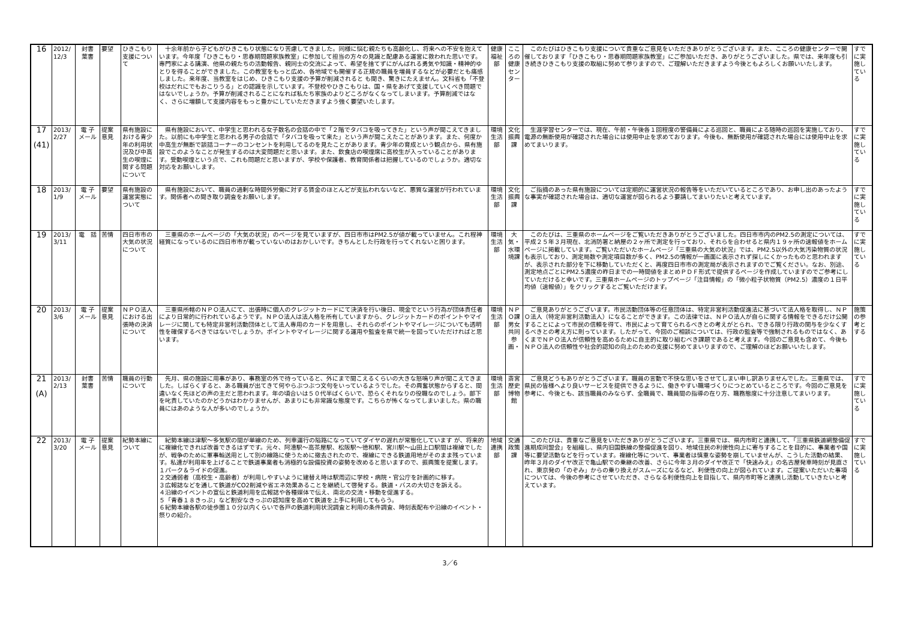| 16 | 2012/ 12/3 | 封書 葉書 | 要望 | ひきこもり支援について | 十余年前から子どもがひきこもり状態になり苦慮してきました。同様に悩む親たちも高齢化し、将来への不安を抱えています。今年度「ひきこもり・思春期問題家族教室」に参加して担当の方々の見識と配慮ある運営に救われた思いです。専門家による講演、他県の親たちの活動報告、親同士の交流によって、希望を捨てずにがんばれる勇気や知識・精神的ゆとりを得ることができました。この教室をもっと広め、各地域でも開催する正規の職員を増員するなどが必要だとも痛感しました。来年度、当教室をはじめ、ひきこもり支援の予算が削減されると も聞き、驚きにたえません。文科省も「不登校はだれにでもおこりうる」との認識を示しています。不登校やひきこもりは、国・県をあげて支援していくべき問題ではないでしょうか。予算が削減されることになれば私たち家族のよりどころがなくなってしまいます。予算削減ではなく、さらに増額して支援内容をもっと豊かにしていただきますよう強く要望いたします。 | 健康福祉部 | こころの健康センター | このたびはひきこもり支援について貴重なご意見をいただきありがとうございます。また、こころの健康センターで開催しております「ひきこもり・思春期問題家族教室」にご参加いただき、ありがとうございました。県では、来年度も引き続きひきこもり支援の取組に努めて参りますので、ご理解いただきますよう今後ともよろしくお願いいたします。 | すでに実施している |
| 17 (41) | 2013/ 2/27 | 電 子 メール | 提案 意見 | 県有施設における青少年の利用状況及び中高生の喫煙に関する問題について | 県有施設において、中学生と思われる女子数名の会話の中で「２階でタバコを吸ってきた」という声が聞こえてきました。以前にも中学生と思われる男子の会話で「タバコを吸って来た」という声が聞こえたことがあります。また、何度か中高生が無断で談話コーナーのコンセントを利用してるのを見たことがあります。青少年の育成という観点から、県有施設でこのようなことが発生するのは大変問題だと思います。また、飲食店の喫煙席に高校生が入っていることがあります。受動喫煙という点で、これも問題だと思いますが、学校や保護者、教育関係者は把握しているのでしょうか。適切な対応をお願いします。 | 環境生活部 | 文化振興課 | 生涯学習センターでは、現在、午前・午後各１回程度の警備員による巡回と、職員による随時の巡回を実施しており、電源の無断使用が確認された場合には使用中止を求めております。今後も、無断使用が確認された場合には使用中止を求めてまいります。 | すでに実施している |
| 18 | 2013/ 1/9 | 電 子 メール | 要望 | 県有施設の運営実態について | 県有施設において、職員の過剰な時間外労働に対する賃金のほとんどが支払われないなど、悪質な運営が行われています。関係者への聞き取り調査をお願いします。 | 環境生活部 | 文化振興課 | ご指摘のあった県有施設については定期的に運営状況の報告等をいただいているところであり、お申し出のあったような事実が確認された場合は、適切な運営が図られるよう要請してまいりたいと考えています。 | すでに実施している |
| 19 | 2013/ 3/11 | 電 話 | 苦情 | 四日市市の大気の状況について | 三重県のホームページの「大気の状況」のページを見ていますが、四日市市はPM2.5が値が載っていません。これ程神経質になっているのに四日市市が載っていないのはおかしいです。きちんとした行政を行ってくれないと困ります。 | 環境生活部 | 大気・水環境課 | このたびは、三重県のホームページをご覧いただきありがとうございました。四日市市内のPM2.5の測定については、平成２５年３月現在、北消防署と納屋の２ヶ所で測定を行っており、それらを合わせると県内１９ヶ所の速報値をホームページに掲載しています。ご覧いただいたホームページ「三重県の大気の状況」では、PM2.5以外の大気汚染物質の状況も表示しており、測定局数や測定項目数が多く、PM2.5の情報が一画面に表示されず探しにくかったものと思われますが、表示された部分を下に移動していただくと、再度四日市市の測定局が表示されますのでご覧ください。なお、別途、測定地点ごとにPM2.5濃度の昨日までの一時間値をまとめＰＤＦ形式で提供するページを作成していますのでご参考にしていただけると幸いです。三重県ホームページのトップページ「注目情報」の「微小粒子状物質（PM2.5）濃度の１日平均値（速報値）」をクリックするとご覧いただけます。 | すでに実施している |
| 20 | 2013/ 3/6 | 電 子 メール | 提案 意見 | ＮＰＯ法人における出張時の決済について | 三重県所轄のＮＰＯ法人にて、出張時に個人のクレジットカードにて決済を行い後日、現金でという行為が団体責任者により日常的に行われているようです。ＮＰＯ法人は法人格を所有していますから、クレジットカードのポイントやマイレージに関しても特定非営利活動団体として法人専用のカードを用意し、それらのポイントやマイレージについても透明性を確保するべきではないでしょうか。ポイントやマイレージに関する運用や監査を県で統一を図っていただければと思います。 | 環境生活部 | ＮＰＯ課 男女共同参画・ | ご意見ありがとうございます。市民活動団体等の任意団体は、特定非営利活動促進法に基づいて法人格を取得し、ＮＰＯ法人（特定非営利活動法人）になることができます。この法律では、ＮＰＯ法人が自らに関する情報をできるだけ公開することによって市民の信頼を得て、市民によって育てられるべきとの考えがとられ、できる限り行政の関与を少なくするべきとの考え方に則っています。したがって、今回のご相談については、行政の監査等で強制されるものではなく、あくまでＮＰＯ法人が信頼性を高めるために自主的に取り組むべき課題であると考えます。今回のご意見も含めて、今後もＮＰＯ法人の信頼性や社会的認知の向上のための支援に努めてまいりますので、ご理解のほどお願いいたします。 | 施策の参考とする |
| 21 (A) | 2013/ 2/13 | 封書 葉書 | 苦情 | 職員の行動について | 先月、県の施設に用事があり、事務室の外で待っていると、外にまで聞こえるくらいの大きな怒鳴り声が聞こえてきました。しばらくすると、ある職員が出てきて何やらぶつぶつ文句をいっているようでした。その興奮状態からすると、間違いなく先ほどの声の主だと思われます。年の頃合いは５０代半ばくらいで、恐らくそれなりの役職なのでしょう。部下を叱責していたのかどうかはわかりませんが、あまりにも非常識な態度です。こちらが怖くなってしまいました。県の職員にはあのような人が多いのでしょうか。 | 環境生活部 | 斎宮歴史博物館 | ご意見どうもありがとうございます。職員の言動で不快な思いをさせてしまい申し訳ありませんでした。三重県では、県民の皆様へより良いサービスを提供できるように、働きやすい職場づくりにつとめているところです。今回のご意見を参考に、今後とも、該当職員のみならず、全職員で、職員間の指導の在り方、職務態度に十分注意してまいります。 | すでに実施している |
| 22 | 2013/ 3/20 | 電 子 メール | 提案 意見 | 紀勢本線について | 紀勢本線は津駅～多気駅の間が単線のため、列車運行の隘路になっていてダイヤの遅れが常態化しています が、将来的に複線化できれば改善できるはずです。元々、阿漕駅～高茶屋駅、松阪駅～徳和駅、宮川駅～山田上口駅間は複線でしたが、戦争のために軍事輸送用として別の線路に使うために撤去されたので、複線にできる鉄道用地がそのまま残っています。私達が利用率を上げることで鉄道事業者も消極的な設備投資の姿勢を改めると思いますので、振興策を提案します。 １パーク＆ライドの促進。 ２交通弱者（高校生・高齢者）が利用しやすいように建替え時は駅周辺に学校・病院・官公庁を計画的に移す。 ３広報誌などを通して鉄道がCO2削減や省エネ効果あることを継続して啓発する。鉄道・バスの大切さを訴える。 ４沿線のイベントの宣伝と鉄道利用を広報誌や各種媒体で伝え、南北の交流・移動を促進する。 ５「青春１８きっぷ」など割安なきっぷの認知度を高めて鉄道を上手に利用してもらう。 ６紀勢本線各駅の徒歩圏１０分以内くらいで各戸の鉄道利用状況調査と利用の条件調査、時刻表配布や沿線のイベント・祭りの紹介。 | 地域連携部 | 交通政策課 | このたびは、貴重なご意見をいただきありがとうございます。三重県では、県内市町と連携して、「三重県鉄道網整備促進期成同盟会」を組織し、県内旧国鉄線の整備促進を図り、地域住民の利便性向上に寄与することを目的に、事業者や国等に要望活動などを行っています。複線化等について、事業者は慎重な姿勢を崩していませんが、こうした活動の結果、昨年３月のダイヤ改正で亀山駅での乗継の改善、さらに今年３月のダイヤ改正で「快速みえ」の名古屋発車時刻が見直され、東京発の「のぞみ」からの乗り換えがスムーズになるなど、利便性の向上が図られています。ご提案いただいた事項については、今後の参考にさせていただき、さらなる利便性向上を目指して、県内市町等と連携し活動していきたいと考えています。 | すでに実施している |
3／6